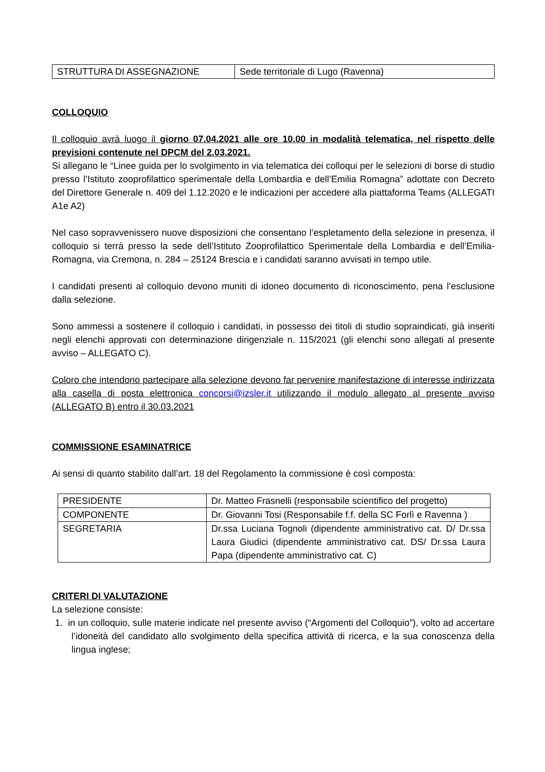| STRUTTURA DI ASSEGNAZIONE | Sede territoriale di Lugo (Ravenna) |
COLLOQUIO
Il colloquio avrà luogo il giorno 07.04.2021 alle ore 10.00 in modalità telematica, nel rispetto delle previsioni contenute nel DPCM del 2.03.2021.
Si allegano le “Linee guida per lo svolgimento in via telematica dei colloqui per le selezioni di borse di studio presso l’Istituto zooprofilattico sperimentale della Lombardia e dell’Emilia Romagna” adottate con Decreto del Direttore Generale n. 409 del 1.12.2020 e le indicazioni per accedere alla piattaforma Teams (ALLEGATI A1e A2)
Nel caso sopravvenissero nuove disposizioni che consentano l’espletamento della selezione in presenza, il colloquio si terrà presso la sede dell’Istituto Zooprofilattico Sperimentale della Lombardia e dell’Emilia-Romagna, via Cremona, n. 284 – 25124 Brescia e i candidati saranno avvisati in tempo utile.
I candidati presenti al colloquio devono muniti di idoneo documento di riconoscimento, pena l’esclusione dalla selezione.
Sono ammessi a sostenere il colloquio i candidati, in possesso dei titoli di studio sopraindicati, già inseriti negli elenchi approvati con determinazione dirigenziale n. 115/2021 (gli elenchi sono allegati al presente avviso – ALLEGATO C).
Coloro che intendono partecipare alla selezione devono far pervenire manifestazione di interesse indirizzata alla casella di posta elettronica concorsi@izsler.it utilizzando il modulo allegato al presente avviso (ALLEGATO B) entro il 30.03.2021
COMMISSIONE ESAMINATRICE
Ai sensi di quanto stabilito dall’art. 18 del Regolamento la commissione è così composta:
| PRESIDENTE | Dr. Matteo Frasnelli (responsabile scientifico del progetto) |
| COMPONENTE | Dr. Giovanni Tosi (Responsabile f.f. della SC Forlì e Ravenna ) |
| SEGRETARIA | Dr.ssa Luciana Tognoli (dipendente amministrativo cat. D/ Dr.ssa Laura Giudici (dipendente amministrativo cat. DS/ Dr.ssa Laura Papa (dipendente amministrativo cat. C) |
CRITERI DI VALUTAZIONE
La selezione consiste:
1. in un colloquio, sulle materie indicate nel presente avviso (“Argomenti del Colloquio”), volto ad accertare l’idoneità del candidato allo svolgimento della specifica attività di ricerca, e la sua conoscenza della lingua inglese;